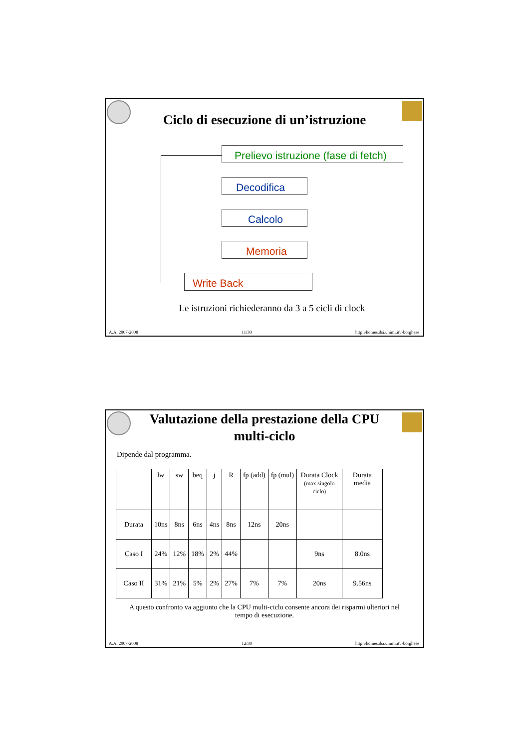Ciclo di esecuzione di un’istruzione
Prelievo istruzione (fase di fetch)
Decodifica
Calcolo
Memoria
Write Back
Le istruzioni richiederanno da 3 a 5 cicli di clock
A.A. 2007-2008 11/30 http:\\homes.dsi.unimi.it\~borghese
Valutazione della prestazione della CPU
multi-ciclo
Dipende dal programma.
| | lw | sw | beq | j | R | fp (add) | fp (mul) | Durata Clock (max singolo ciclo) | Durata media |
| --- | --- | --- | --- | --- | --- | --- | --- | --- | --- |
| Durata | 10ns | 8ns | 6ns | 4ns | 8ns | 12ns | 20ns | | |
| Caso I | 24% | 12% | 18% | 2% | 44% | | | 9ns | 8.0ns |
| Caso II | 31% | 21% | 5% | 2% | 27% | 7% | 7% | 20ns | 9.56ns |
A questo confronto va aggiunto che la CPU multi-ciclo consente ancora dei risparmi ulteriori nel tempo di esecuzione.
A.A. 2007-2008 12/30 http:\\homes.dsi.unimi.it\~borghese